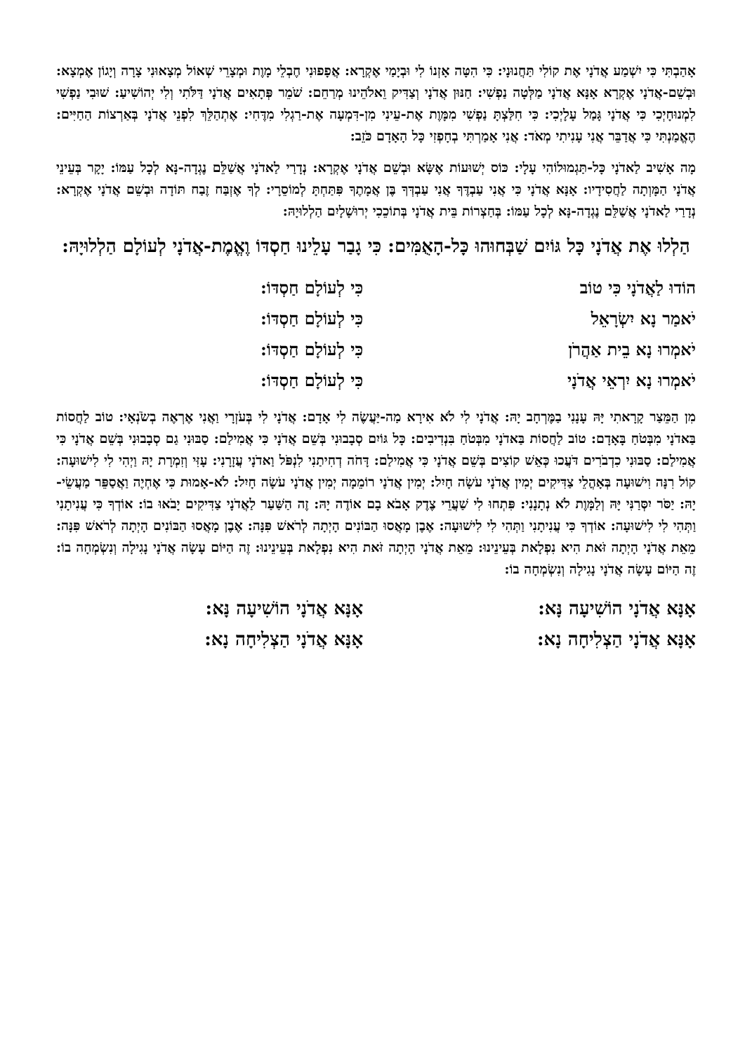אָהַבְתִּי כִּי יִשְׁמַע אֲדֹנָי אֶת קוֹלִי תַּחֲנוּנָי: כִּי הִטָּה אָזְנוֹ לִי וּבְיָמַי אֶקְרָא: אֲפָפוּנִי חֶבְלֵי מָוֶת וּמְצָרֵי שְׁאוֹל מְצָאוּנִי צָרָה וְיָגוֹן אֶמְצָא: וּבְשֵׁם-אֲדֹנָי אֶקְרָא אָנָּא אֲדֹנָי מַלְּטָה נַפְשִׁי: חַנּוּן אֲדֹנָי וְצַדִּיק וֵאלֹהֵינוּ מְרַחֵם: שֹׁמֵר פְּתָאִים אֲדֹנָי דַּלֹּתִי וְלִי יְהוֹשִׁיעַ: שׁוּבִי נַפְשִׁי לִמְנוּחָיְכִי כִּי אֲדֹנָי גָּמַל עָלָיְכִי: כִּי חִלַּצְתָּ נַפְשִׁי מִמָּוֶת אֶת-עֵינִי מִן-דִּמְעָה אֶת-רַגְלִי מִדֶּחִי: אֶתְהַלֵּךְ לִפְנֵי אֲדֹנָי בְּאַרְצוֹת הַחַיִּים: הֶאֱמַנְתִּי כִּי אֲדַבֵּר אֲנִי עָנִיתִי מְאֹד: אֲנִי אָמַרְתִּי בְחָפְזִי כָּל הָאָדָם כֹּזֵב:
מָה אָשִׁיב לַאדֹנָי כָּל-תַּגְמוּלוֹהִי עָלָי: כּוֹס יְשׁוּעוֹת אֶשָּׂא וּבְשֵׁם אֲדֹנָי אֶקְרָא: נְדָרַי לַאדֹנָי אֲשַׁלֵּם נֶגְדָה-נָּא לְכָל עַמּוֹ: יָקָר בְּעֵינֵי אֲדֹנָי הַמָּוְתָה לַחֲסִידָיו: אָנָּא אֲדֹנָי כִּי אֲנִי עַבְדֶּךָ אֲנִי עַבְדְּךָ בֶּן אֲמָתֶךָ פִּתַּחְתָּ לְמוֹסֵרָי: לְךָ אֶזְבַּח זֶבַח תּוֹדָה וּבְשֵׁם אֲדֹנָי אֶקְרָא: נְדָרַי לַאדֹנָי אֲשַׁלֵּם נֶגְדָה-נָּא לְכָל עַמּוֹ: בְּחַצְרוֹת בֵּית אֲדֹנָי בְּתוֹכֵכִי יְרוּשָׁלָיִם הַלְלוּיָהּ:
הַלְלוּ אֶת אֲדֹנָי כָּל גּוֹיִם שַׁבְּחוּהוּ כָּל-הָאֻמִּים: כִּי גָבַר עָלֵינוּ חַסְדּוֹ וֶאֱמֶת-אֲדֹנָי לְעוֹלָם הַלְלוּיָהּ:
הוֹדוּ לַאֲדֹנָי כִּי טוֹב כִּי לְעוֹלָם חַסְדּוֹ:
יֹאמַר נָא יִשְׂרָאֵל כִּי לְעוֹלָם חַסְדּוֹ:
יֹאמְרוּ נָא בֵית אַהֲרֹן כִּי לְעוֹלָם חַסְדּוֹ:
יֹאמְרוּ נָא יִרְאֵי אֲדֹנָי כִּי לְעוֹלָם חַסְדּוֹ:
מִן הַמֵּצַר קָרָאתִי יָּהּ עָנָנִי בַמֶּרְחָב יָהּ: אֲדֹנָי לִי לֹא אִירָא מַה-יַּעֲשֶׂה לִי אָדָם: אֲדֹנָי לִי בְּעֹזְרָי וַאֲנִי אֶרְאֶה בְשֹׂנְאָי: טוֹב לַחֲסוֹת בַּאדֹנָי מִבְּטֹחַ בָּאָדָם: טוֹב לַחֲסוֹת בַּאדֹנָי מִבְּטֹחַ בִּנְדִיבִים: כָּל גּוֹיִם סְבָבוּנִי בְּשֵׁם אֲדֹנָי כִּי אֲמִילַם: סַבּוּנִי גַם סְבָבוּנִי בְּשֵׁם אֲדֹנָי כִּי אֲמִילַם: סַבּוּנִי כִדְבֹרִים דֹּעֲכוּ כְּאֵשׁ קוֹצִים בְּשֵׁם אֲדֹנָי כִּי אֲמִילַם: דָּחֹה דְחִיתַנִי לִנְפֹּל וַאדֹנָי עֲזָרָנִי: עָזִּי וְזִמְרָת יָהּ וַיְהִי לִי לִישׁוּעָה: קוֹל רִנָּה וִישׁוּעָה בְּאָהֳלֵי צַדִּיקִים יְמִין אֲדֹנָי עֹשָׂה חָיִל: יְמִין אֲדֹנָי רוֹמֵמָה יְמִין אֲדֹנָי עֹשָׂה חָיִל: לֹא-אָמוּת כִּי אֶחְיֶה וַאֲסַפֵּר מַעֲשֵׂי-יָהּ: יַסֹּר יִסְּרַנִּי יָּהּ וְלַמָּוֶת לֹא נְתָנָנִי: פִּתְחוּ לִי שַׁעֲרֵי צֶדֶק אָבֹא בָם אוֹדֶה יָהּ: זֶה הַשַּׁעַר לַאֲדֹנָי צַדִּיקִים יָבֹאוּ בוֹ: אוֹדְךָ כִּי עֲנִיתָנִי וַתְּהִי לִי לִישׁוּעָה: אוֹדְךָ כִּי עֲנִיתָנִי וַתְּהִי לִי לִישׁוּעָה: אֶבֶן מָאֲסוּ הַבּוֹנִים הָיְתָה לְרֹאשׁ פִּנָּה: אֶבֶן מָאֲסוּ הַבּוֹנִים הָיְתָה לְרֹאשׁ פִּנָּה: מֵאֵת אֲדֹנָי הָיְתָה זֹּאת הִיא נִפְלָאת בְּעֵינֵינוּ: מֵאֵת אֲדֹנָי הָיְתָה זֹּאת הִיא נִפְלָאת בְּעֵינֵינוּ: זֶה הַיּוֹם עָשָׂה אֲדֹנָי נָגִילָה וְנִשְׂמְחָה בוֹ: זֶה הַיּוֹם עָשָׂה אֲדֹנָי נָגִילָה וְנִשְׂמְחָה בוֹ:
אָנָּא אֲדֹנָי הוֹשִׁיעָה נָּא: אָנָּא אֲדֹנָי הוֹשִׁיעָה נָּא:
אָנָּא אֲדֹנָי הַצְלִיחָה נָא: אָנָּא אֲדֹנָי הַצְלִיחָה נָא: